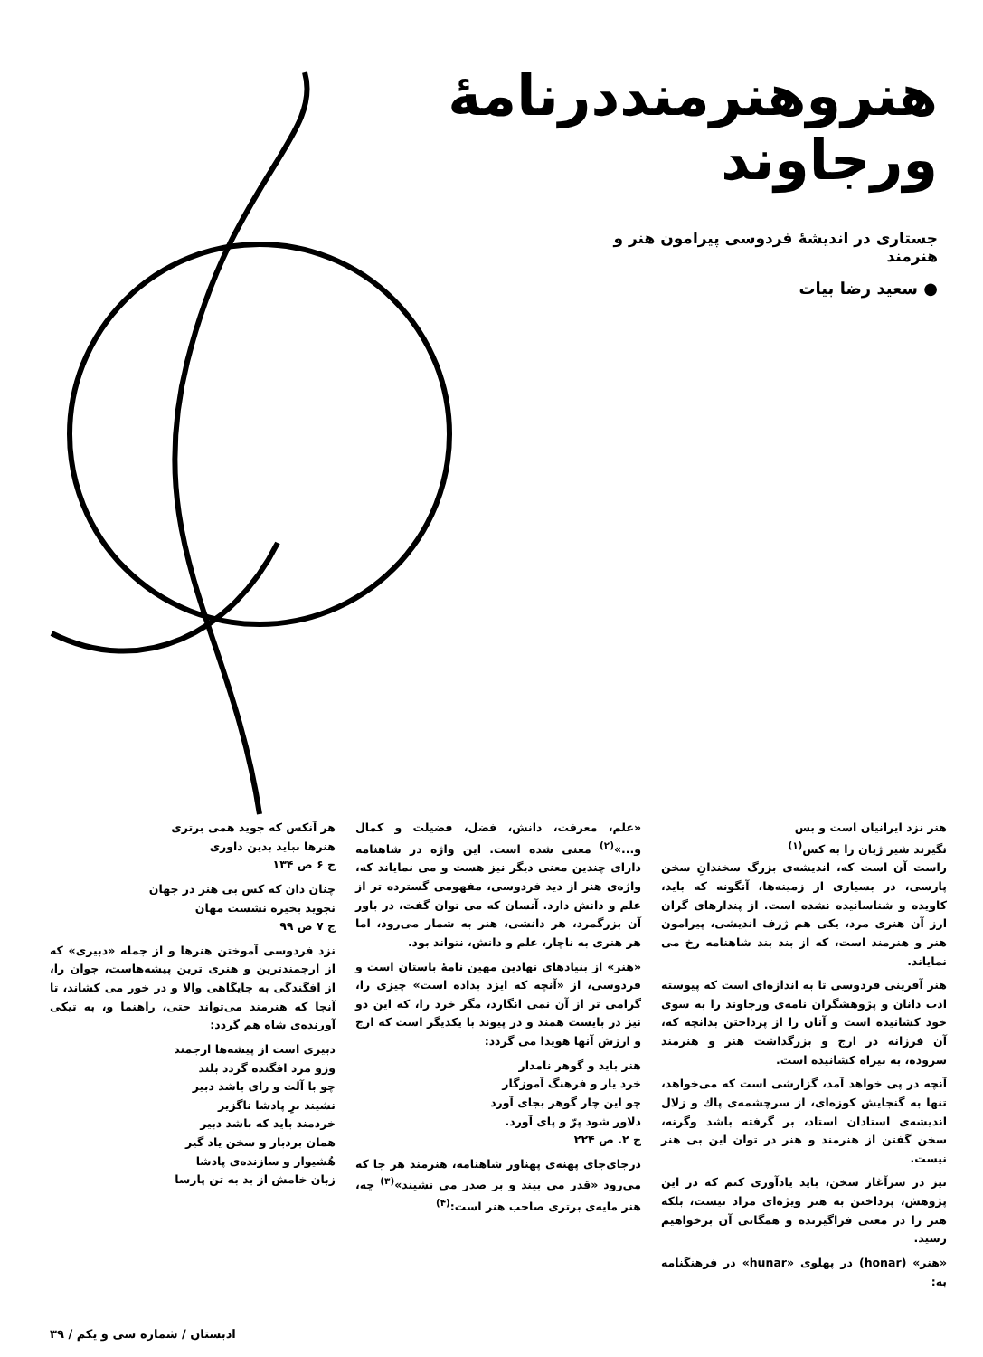هنروهنرمنددرنامهٔ ورجاوند
جستاری در اندیشهٔ فردوسی پیرامون هنر و هنرمند
● سعید رضا بیات
هنر نزد ایرانیان است و بس
نگیرند شیر ژیان را به کس<sup>(۱)</sup>
راست آن است که، اندیشه‌ی بزرگ سخندانِ سخن پارسی، در بسیاری از زمینه‌ها، آنگونه که باید، کاویده و شناسانیده نشده است. از پندارهای گران ارز آن هنری مرد، یکی هم ژرف اندیشی، پیرامون هنر و هنرمند است، که از بند بند شاهنامه رخ می نمایاند.
هنر آفرینی فردوسی تا به اندازه‌ای است که پیوسته ادب دانان و پژوهشگران نامه‌ی ورجاوند را به سوی خود کشانیده است و آنان را از پرداختن بدانچه که، آن فرزانه در ارج و بزرگداشت هنر و هنرمند سروده، به بیراه کشانیده است.
آنچه در پی خواهد آمد، گزارشی است که می‌خواهد، تنها به گنجایش کوزه‌ای، از سرچشمه‌ی پاك و زلال اندیشه‌ی استادان استاد، بر گرفته باشد وگرنه، سخن گفتن از هنرمند و هنر در توان این بی هنر نیست.
نیز در سرآغاز سخن، باید یادآوری کنم که در این پژوهش، پرداختن به هنر ویژه‌ای مراد نیست، بلکه هنر را در معنی فراگیرنده و همگانی آن برخواهیم رسید.
«هنر» (honar) در پهلوی «hunar» در فرهنگنامه به:
«علم، معرفت، دانش، فضل، فضیلت و کمال و...»<sup>(۲)</sup> معنی شده است. این واژه در شاهنامه دارای چندین معنی دیگر نیز هست و می نمایاند که، واژه‌ی هنر از دید فردوسی، مفهومی گسترده تر از علم و دانش دارد. آنسان که می توان گفت، در باور آن بزرگمرد، هر دانشی، هنر به شمار می‌رود، اما هر هنری به ناچار، علم و دانش، نتواند بود.
«هنر» از بنیادهای نهادین مهین نامهٔ باستان است و فردوسی، از «آنچه که ایزد بداده است» چیزی را، گرامی تر از آن نمی انگارد، مگر خرد را، که این دو نیز در بایست همند و در پیوند با یکدیگر است که ارج و ارزش آنها هویدا می گردد:
هنر باید و گوهر نامدار
خرد یار و فرهنگ آموزگار
چو این چار گوهر بجای آورد
دلاور شود پرّ و پای آورد.
ج ۲. ص ۲۲۴
درجای‌جای پهنه‌ی پهناور شاهنامه، هنرمند هر جا که می‌رود «قدر می بیند و بر صدر می نشیند»<sup>(۳)</sup> چه، هنر مایه‌ی برتری صاحب هنر است:<sup>(۴)</sup>
هر آنکس که جوید همی برتری
هنرها بباید بدین داوری
ج ۶ ص ۱۳۴
چنان دان که کس بی هنر در جهان
نجوید بخیره نشست مهان
ج ۷ ص ۹۹
نزد فردوسی آموختن هنرها و از جمله «دبیری» که از ارجمندترین و هنری ترین پیشه‌هاست، جوان را، از افگندگی به جایگاهی والا و در خور می کشاند، تا آنجا که هنرمند می‌تواند حتی، راهنما و، به تیکی آورنده‌ی شاه هم گردد:
دبیری است از پیشه‌ها ارجمند
وزو مرد افگنده گردد بلند
چو با آلت و رای باشد دبیر
نشیند برِ پادشا ناگزیر
خردمند باید که باشد دبیر
همان بردبار و سخن یاد گیر
هُشیوار و سازنده‌ی پادشا
زبان خامش از بد به تن پارسا
ادبستان / شماره سی و یکم / ۳۹